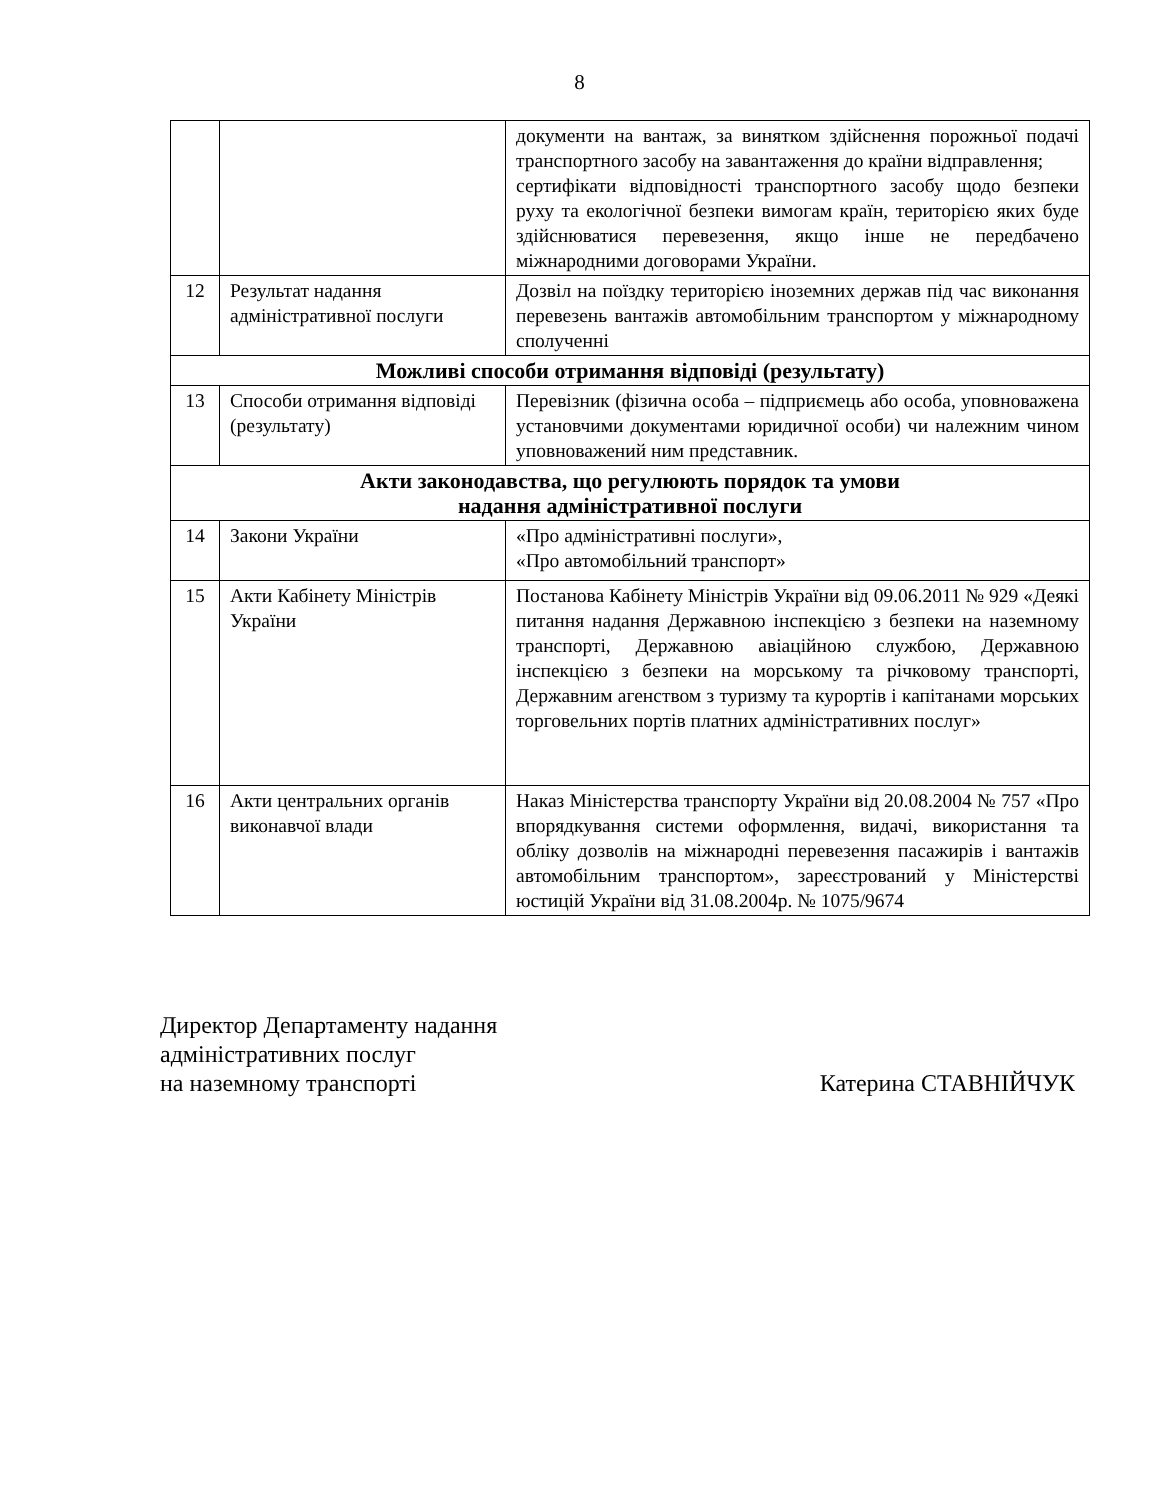8
| | | документи на вантаж, за винятком здійснення порожньої подачі транспортного засобу на завантаження до країни відправлення; сертифікати відповідності транспортного засобу щодо безпеки руху та екологічної безпеки вимогам країн, територією яких буде здійснюватися перевезення, якщо інше не передбачено міжнародними договорами України. |
| 12 | Результат надання адміністративної послуги | Дозвіл на поїздку територією іноземних держав під час виконання перевезень вантажів автомобільним транспортом у міжнародному сполученні |
| Можливі способи отримання відповіді (результату) | | |
| 13 | Способи отримання відповіді (результату) | Перевізник (фізична особа – підприємець або особа, уповноважена установчими документами юридичної особи) чи належним чином уповноважений ним представник. |
| Акти законодавства, що регулюють порядок та умови надання адміністративної послуги | | |
| 14 | Закони України | «Про адміністративні послуги», «Про автомобільний транспорт» |
| 15 | Акти Кабінету Міністрів України | Постанова Кабінету Міністрів України від 09.06.2011 № 929 «Деякі питання надання Державною інспекцією з безпеки на наземному транспорті, Державною авіаційною службою, Державною інспекцією з безпеки на морському та річковому транспорті, Державним агенством з туризму та курортів і капітанами морських торговельних портів платних адміністративних послуг» |
| 16 | Акти центральних органів виконавчої влади | Наказ Міністерства транспорту України від 20.08.2004 № 757 «Про впорядкування системи оформлення, видачі, використання та обліку дозволів на міжнародні перевезення пасажирів і вантажів автомобільним транспортом», зареєстрований у Міністерстві юстицій України від 31.08.2004р. № 1075/9674 |
Директор Департаменту надання
адміністративних послуг
на наземному транспорті
Катерина СТАВНІЙЧУК